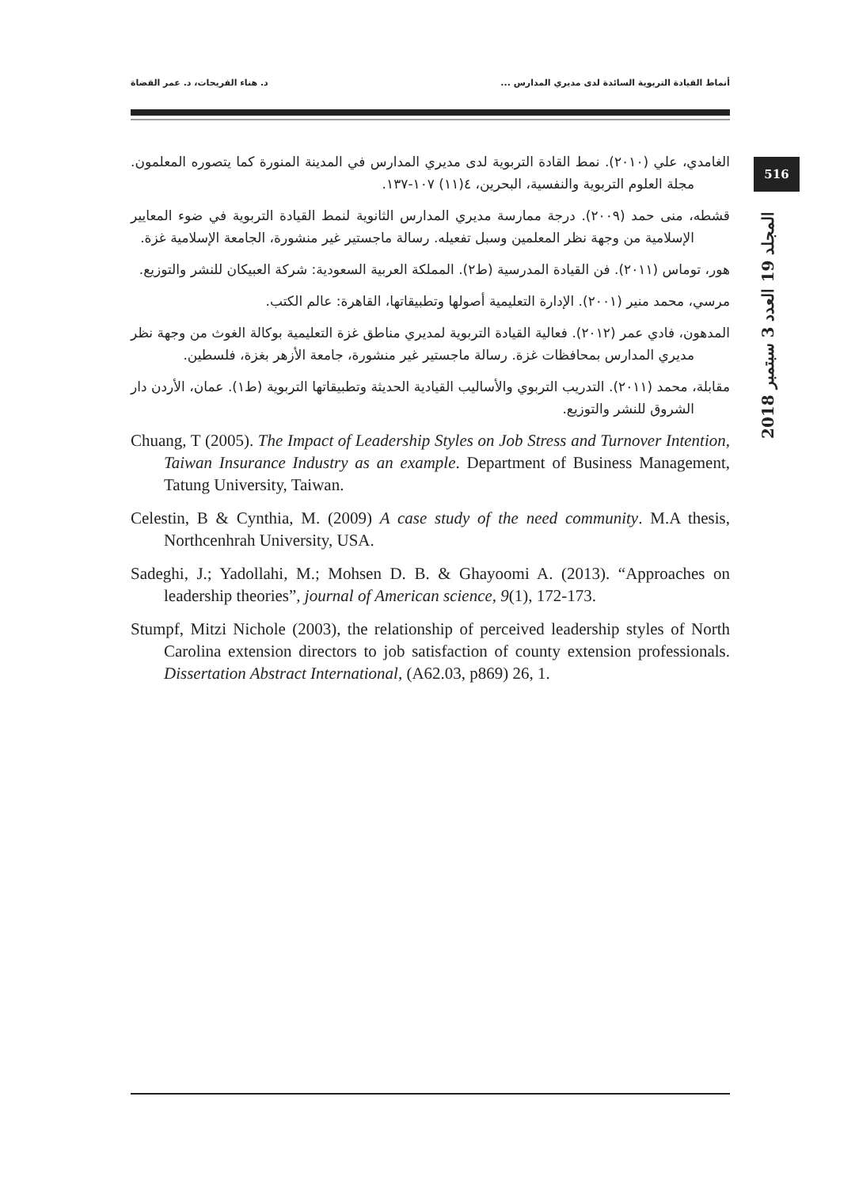أنماط القيادة التربوية السائدة لدى مديري المدارس ... د. هناء الفريحات، د. عمر القضاة
516
المجلد 19 العدد 3 سبتمبر 2018
الغامدي، علي (٢٠١٠). نمط القادة التربوية لدى مديري المدارس في المدينة المنورة كما يتصوره المعلمون. مجلة العلوم التربوية والنفسية، البحرين، ٤(١١) ١٠٧-١٣٧.
قشطه، منى حمد (٢٠٠٩). درجة ممارسة مديري المدارس الثانوية لنمط القيادة التربوية في ضوء المعايير الإسلامية من وجهة نظر المعلمين وسبل تفعيله. رسالة ماجستير غير منشورة، الجامعة الإسلامية غزة.
هور، توماس (٢٠١١). فن القيادة المدرسية (ط٢). المملكة العربية السعودية: شركة العبيكان للنشر والتوزيع.
مرسي، محمد منير (٢٠٠١). الإدارة التعليمية أصولها وتطبيقاتها، القاهرة: عالم الكتب.
المدهون، فادي عمر (٢٠١٢). فعالية القيادة التربوية لمديري مناطق غزة التعليمية بوكالة الغوث من وجهة نظر مديري المدارس بمحافظات غزة. رسالة ماجستير غير منشورة، جامعة الأزهر بغزة، فلسطين.
مقابلة، محمد (٢٠١١). التدريب التربوي والأساليب القيادية الحديثة وتطبيقاتها التربوية (ط١). عمان، الأردن دار الشروق للنشر والتوزيع.
Chuang, T (2005). The Impact of Leadership Styles on Job Stress and Turnover Intention, Taiwan Insurance Industry as an example. Department of Business Management, Tatung University, Taiwan.
Celestin, B & Cynthia, M. (2009) A case study of the need community. M.A thesis, Northcenhrah University, USA.
Sadeghi, J.; Yadollahi, M.; Mohsen D. B. & Ghayoomi A. (2013). “Approaches on leadership theories”, journal of American science, 9(1), 172-173.
Stumpf, Mitzi Nichole (2003), the relationship of perceived leadership styles of North Carolina extension directors to job satisfaction of county extension professionals. Dissertation Abstract International, (A62.03, p869) 26, 1.